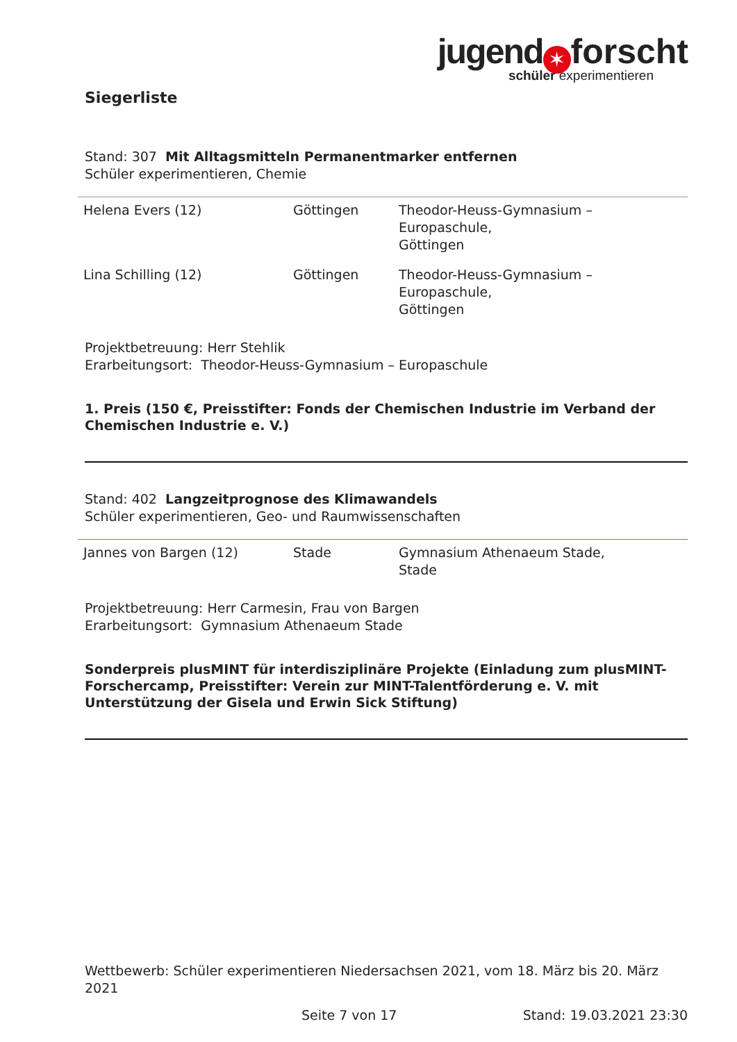jugend ✶ forscht
schüler experimentieren
Siegerliste
Stand: 307 Mit Alltagsmitteln Permanentmarker entfernen
Schüler experimentieren, Chemie
| Helena Evers (12) | Göttingen | Theodor-Heuss-Gymnasium – Europaschule, Göttingen |
| Lina Schilling (12) | Göttingen | Theodor-Heuss-Gymnasium – Europaschule, Göttingen |
Projektbetreuung: Herr Stehlik
Erarbeitungsort: Theodor-Heuss-Gymnasium – Europaschule
1. Preis (150 €, Preisstifter: Fonds der Chemischen Industrie im Verband der Chemischen Industrie e. V.)
Stand: 402 Langzeitprognose des Klimawandels
Schüler experimentieren, Geo- und Raumwissenschaften
| Jannes von Bargen (12) | Stade | Gymnasium Athenaeum Stade, Stade |
Projektbetreuung: Herr Carmesin, Frau von Bargen
Erarbeitungsort: Gymnasium Athenaeum Stade
Sonderpreis plusMINT für interdisziplinäre Projekte (Einladung zum plusMINT-Forschercamp, Preisstifter: Verein zur MINT-Talentförderung e. V. mit Unterstützung der Gisela und Erwin Sick Stiftung)
Wettbewerb: Schüler experimentieren Niedersachsen 2021, vom 18. März bis 20. März 2021
Seite 7 von 17 Stand: 19.03.2021 23:30